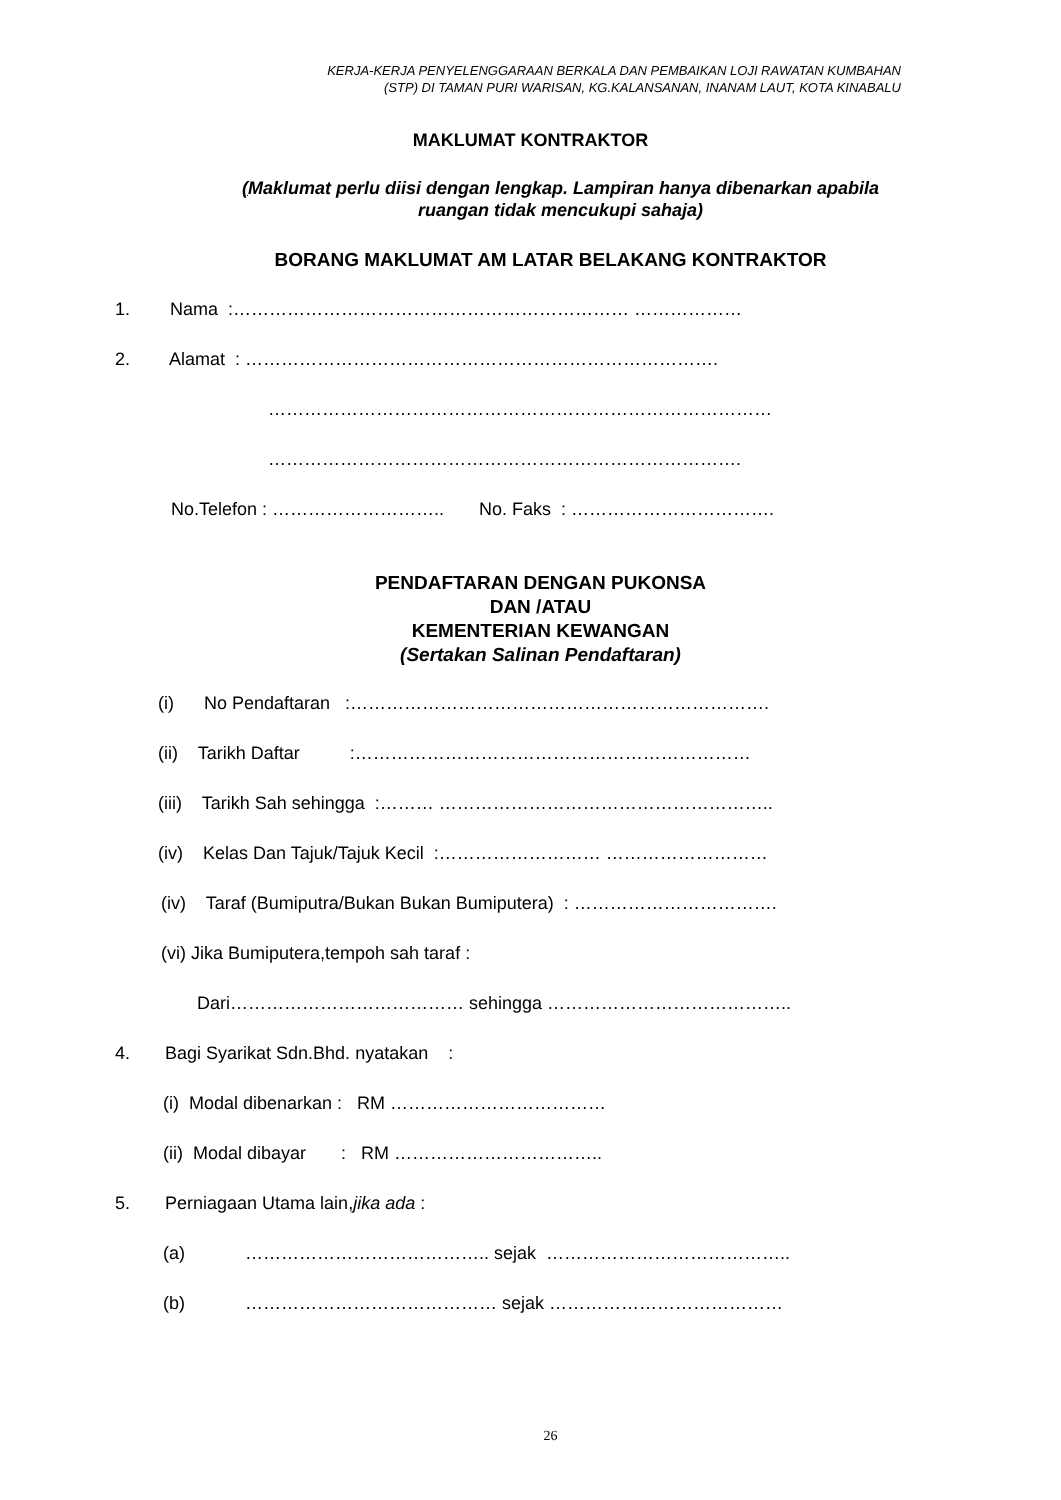KERJA-KERJA PENYELENGGARAAN BERKALA DAN PEMBAIKAN LOJI RAWATAN KUMBAHAN
(STP) DI TAMAN PURI WARISAN, KG.KALANSANAN, INANAM LAUT, KOTA KINABALU
MAKLUMAT KONTRAKTOR
(Maklumat perlu diisi dengan lengkap. Lampiran hanya dibenarkan apabila
ruangan tidak mencukupi sahaja)
BORANG MAKLUMAT AM LATAR BELAKANG KONTRAKTOR
1. Nama :………………………………………………………… ………………
2. Alamat : …………………………………………………………………….
…………………………………………………………………………
…………………………………………………………………….
No.Telefon : ……………………….. No. Faks : …………………………….
PENDAFTARAN DENGAN PUKONSA
DAN /ATAU
KEMENTERIAN KEWANGAN
(Sertakan Salinan Pendaftaran)
(i) No Pendaftaran :…………………………………………………………….
(ii) Tarikh Daftar :…………………………………………………………
(iii) Tarikh Sah sehingga :……… ………………………………………………..
(iv) Kelas Dan Tajuk/Tajuk Kecil :……………………… ………………………
(iv) Taraf (Bumiputra/Bukan Bukan Bumiputera) : …………………………….
(vi) Jika Bumiputera,tempoh sah taraf :
Dari………………………………… sehingga …………………………………..
4. Bagi Syarikat Sdn.Bhd. nyatakan :
(i) Modal dibenarkan : RM ………………………………
(ii) Modal dibayar : RM ……………………………..
5. Perniagaan Utama lain,jika ada :
(a) ………………………………….. sejak …………………………………..
(b) …………………………………… sejak …………………………………
26